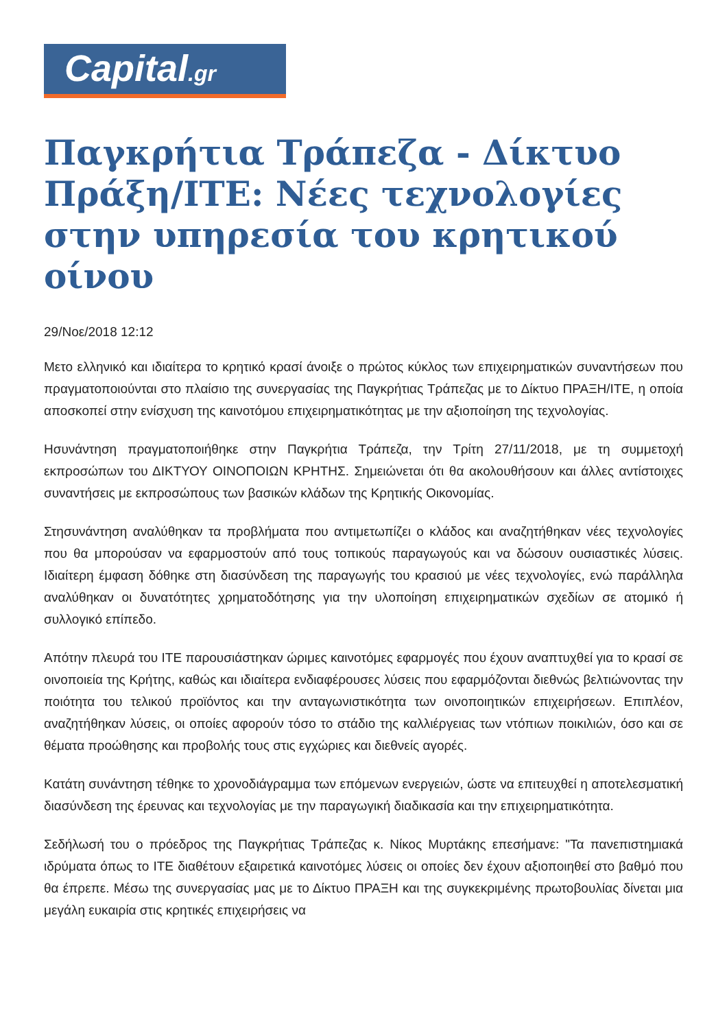Capital.gr
Παγκρήτια Τράπεζα - Δίκτυο Πράξη/ΙΤΕ: Νέες τεχνολογίες στην υπηρεσία του κρητικού οίνου
29/Νοε/2018 12:12
Μετο ελληνικό και ιδιαίτερα το κρητικό κρασί άνοιξε ο πρώτος κύκλος των επιχειρηματικών συναντήσεων που πραγματοποιούνται στο πλαίσιο της συνεργασίας της Παγκρήτιας Τράπεζας με το Δίκτυο ΠΡΑΞΗ/ΙΤΕ, η οποία αποσκοπεί στην ενίσχυση της καινοτόμου επιχειρηματικότητας με την αξιοποίηση της τεχνολογίας.
Ησυνάντηση πραγματοποιήθηκε στην Παγκρήτια Τράπεζα, την Τρίτη 27/11/2018, με τη συμμετοχή εκπροσώπων του ΔΙΚΤΥΟΥ ΟΙΝΟΠΟΙΩΝ ΚΡΗΤΗΣ. Σημειώνεται ότι θα ακολουθήσουν και άλλες αντίστοιχες συναντήσεις με εκπροσώπους των βασικών κλάδων της Κρητικής Οικονομίας.
Στησυνάντηση αναλύθηκαν τα προβλήματα που αντιμετωπίζει ο κλάδος και αναζητήθηκαν νέες τεχνολογίες που θα μπορούσαν να εφαρμοστούν από τους τοπικούς παραγωγούς και να δώσουν ουσιαστικές λύσεις. Ιδιαίτερη έμφαση δόθηκε στη διασύνδεση της παραγωγής του κρασιού με νέες τεχνολογίες, ενώ παράλληλα αναλύθηκαν οι δυνατότητες χρηματοδότησης για την υλοποίηση επιχειρηματικών σχεδίων σε ατομικό ή συλλογικό επίπεδο.
Απότην πλευρά του ΙΤΕ παρουσιάστηκαν ώριμες καινοτόμες εφαρμογές που έχουν αναπτυχθεί για το κρασί σε οινοποιεία της Κρήτης, καθώς και ιδιαίτερα ενδιαφέρουσες λύσεις που εφαρμόζονται διεθνώς βελτιώνοντας την ποιότητα του τελικού προϊόντος και την ανταγωνιστικότητα των οινοποιητικών επιχειρήσεων. Επιπλέον, αναζητήθηκαν λύσεις, οι οποίες αφορούν τόσο το στάδιο της καλλιέργειας των ντόπιων ποικιλιών, όσο και σε θέματα προώθησης και προβολής τους στις εγχώριες και διεθνείς αγορές.
Κατάτη συνάντηση τέθηκε το χρονοδιάγραμμα των επόμενων ενεργειών, ώστε να επιτευχθεί η αποτελεσματική διασύνδεση της έρευνας και τεχνολογίας με την παραγωγική διαδικασία και την επιχειρηματικότητα.
Σεδήλωσή του ο πρόεδρος της Παγκρήτιας Τράπεζας κ. Νίκος Μυρτάκης επεσήμανε: "Τα πανεπιστημιακά ιδρύματα όπως το ΙΤΕ διαθέτουν εξαιρετικά καινοτόμες λύσεις οι οποίες δεν έχουν αξιοποιηθεί στο βαθμό που θα έπρεπε. Μέσω της συνεργασίας μας με το Δίκτυο ΠΡΑΞΗ και της συγκεκριμένης πρωτοβουλίας δίνεται μια μεγάλη ευκαιρία στις κρητικές επιχειρήσεις να